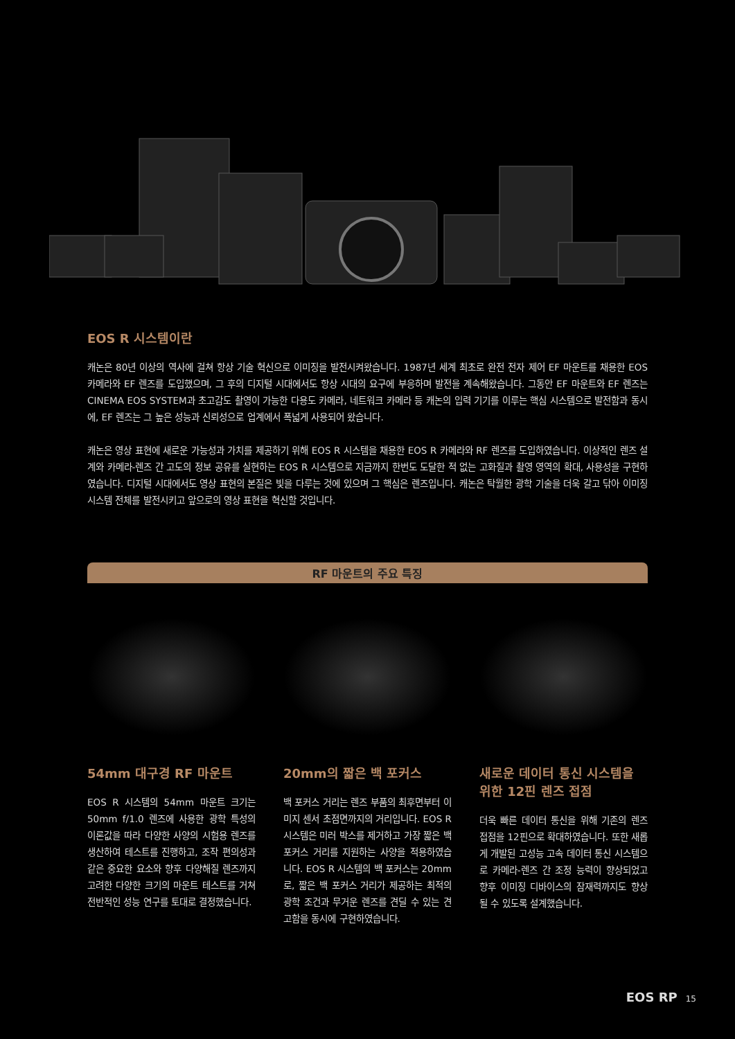EOS R 시스템이란
캐논은 80년 이상의 역사에 걸쳐 항상 기술 혁신으로 이미징을 발전시켜왔습니다. 1987년 세계 최초로 완전 전자 제어 EF 마운트를 채용한 EOS 카메라와 EF 렌즈를 도입했으며, 그 후의 디지털 시대에서도 항상 시대의 요구에 부응하며 발전을 계속해왔습니다. 그동안 EF 마운트와 EF 렌즈는 CINEMA EOS SYSTEM과 초고감도 촬영이 가능한 다용도 카메라, 네트워크 카메라 등 캐논의 입력 기기를 이루는 핵심 시스템으로 발전함과 동시에, EF 렌즈는 그 높은 성능과 신뢰성으로 업계에서 폭넓게 사용되어 왔습니다.
캐논은 영상 표현에 새로운 가능성과 가치를 제공하기 위해 EOS R 시스템을 채용한 EOS R 카메라와 RF 렌즈를 도입하였습니다. 이상적인 렌즈 설계와 카메라-렌즈 간 고도의 정보 공유를 실현하는 EOS R 시스템으로 지금까지 한번도 도달한 적 없는 고화질과 촬영 영역의 확대, 사용성을 구현하였습니다. 디지털 시대에서도 영상 표현의 본질은 빛을 다루는 것에 있으며 그 핵심은 렌즈입니다. 캐논은 탁월한 광학 기술을 더욱 갈고 닦아 이미징 시스템 전체를 발전시키고 앞으로의 영상 표현을 혁신할 것입니다.
RF 마운트의 주요 특징
54mm 대구경 RF 마운트
EOS R 시스템의 54mm 마운트 크기는 50mm f/1.0 렌즈에 사용한 광학 특성의 이론값을 따라 다양한 사양의 시험용 렌즈를 생산하여 테스트를 진행하고, 조작 편의성과 같은 중요한 요소와 향후 다양해질 렌즈까지 고려한 다양한 크기의 마운트 테스트를 거쳐 전반적인 성능 연구를 토대로 결정했습니다.
20mm의 짧은 백 포커스
백 포커스 거리는 렌즈 부품의 최후면부터 이미지 센서 초점면까지의 거리입니다. EOS R 시스템은 미러 박스를 제거하고 가장 짧은 백 포커스 거리를 지원하는 사양을 적용하였습니다. EOS R 시스템의 백 포커스는 20mm로, 짧은 백 포커스 거리가 제공하는 최적의 광학 조건과 무거운 렌즈를 견딜 수 있는 견고함을 동시에 구현하였습니다.
새로운 데이터 통신 시스템을 위한 12핀 렌즈 접점
더욱 빠른 데이터 통신을 위해 기존의 렌즈 접점을 12핀으로 확대하였습니다. 또한 새롭게 개발된 고성능 고속 데이터 통신 시스템으로 카메라-렌즈 간 조정 능력이 향상되었고 향후 이미징 디바이스의 잠재력까지도 향상될 수 있도록 설계했습니다.
EOS RP 15